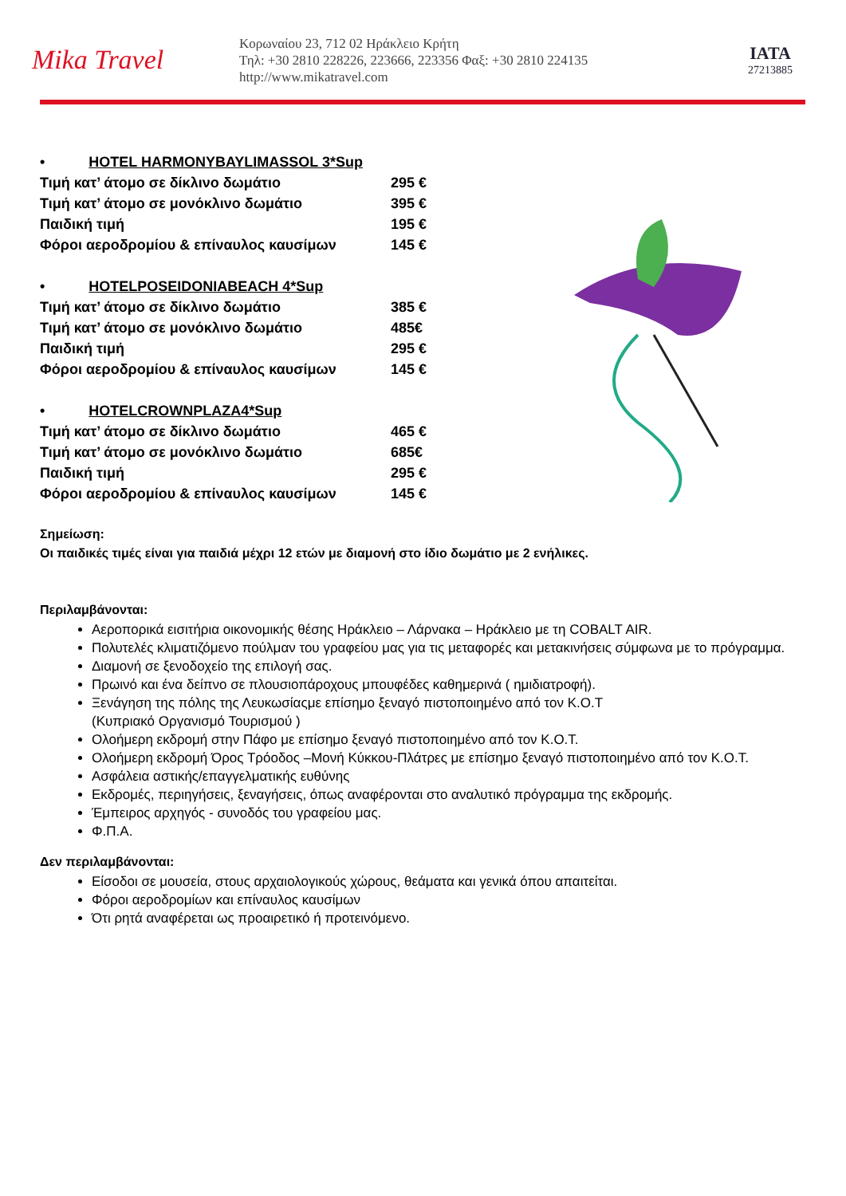Mika Travel
Κορωναίου 23, 712 02 Ηράκλειο Κρήτη
Τηλ: +30 2810 228226, 223666, 223356 Φαξ: +30 2810 224135
http://www.mikatravel.com
IATA
27213885
• HOTEL HARMONYBAYLIMASSOL 3*Sup
Τιμή κατ’ άτομο σε δίκλινο δωμάτιο 295 €
Τιμή κατ’ άτομο σε μονόκλινο δωμάτιο 395 €
Παιδική τιμή 195 €
Φόροι αεροδρομίου & επίναυλος καυσίμων 145 €
• HOTELPOSEIDONIABEACH 4*Sup
Τιμή κατ’ άτομο σε δίκλινο δωμάτιο 385 €
Τιμή κατ’ άτομο σε μονόκλινο δωμάτιο 485€
Παιδική τιμή 295 €
Φόροι αεροδρομίου & επίναυλος καυσίμων 145 €
• HOTELCROWNPLAZA4*Sup
Τιμή κατ’ άτομο σε δίκλινο δωμάτιο 465 €
Τιμή κατ’ άτομο σε μονόκλινο δωμάτιο 685€
Παιδική τιμή 295 €
Φόροι αεροδρομίου & επίναυλος καυσίμων 145 €
Σημείωση:
Οι παιδικές τιμές είναι για παιδιά μέχρι 12 ετών με διαμονή στο ίδιο δωμάτιο με 2 ενήλικες.
Περιλαμβάνονται:
Αεροπορικά εισιτήρια οικονομικής θέσης Ηράκλειο – Λάρνακα – Ηράκλειο με τη COBALT AIR.
Πολυτελές κλιματιζόμενο πούλμαν του γραφείου μας για τις μεταφορές και μετακινήσεις σύμφωνα με το πρόγραμμα.
Διαμονή σε ξενοδοχείο της επιλογή σας.
Πρωινό και ένα δείπνο σε πλουσιοπάροχους μπουφέδες καθημερινά ( ημιδιατροφή).
Ξενάγηση της πόλης της Λευκωσίαςμε επίσημο ξεναγό πιστοποιημένο από τον Κ.Ο.Τ
(Κυπριακό Οργανισμό Τουρισμού )
Ολοήμερη εκδρομή στην Πάφο με επίσημο ξεναγό πιστοποιημένο από τον Κ.Ο.Τ.
Ολοήμερη εκδρομή Όρος Τρόοδος –Μονή Κύκκου-Πλάτρες με επίσημο ξεναγό πιστοποιημένο από τον Κ.Ο.Τ.
Ασφάλεια αστικής/επαγγελματικής ευθύνης
Εκδρομές, περιηγήσεις, ξεναγήσεις, όπως αναφέρονται στο αναλυτικό πρόγραμμα της εκδρομής.
Έμπειρος αρχηγός - συνοδός του γραφείου μας.
Φ.Π.Α.
Δεν περιλαμβάνονται:
Είσοδοι σε μουσεία, στους αρχαιολογικούς χώρους, θεάματα και γενικά όπου απαιτείται.
Φόροι αεροδρομίων και επίναυλος καυσίμων
Ότι ρητά αναφέρεται ως προαιρετικό ή προτεινόμενο.